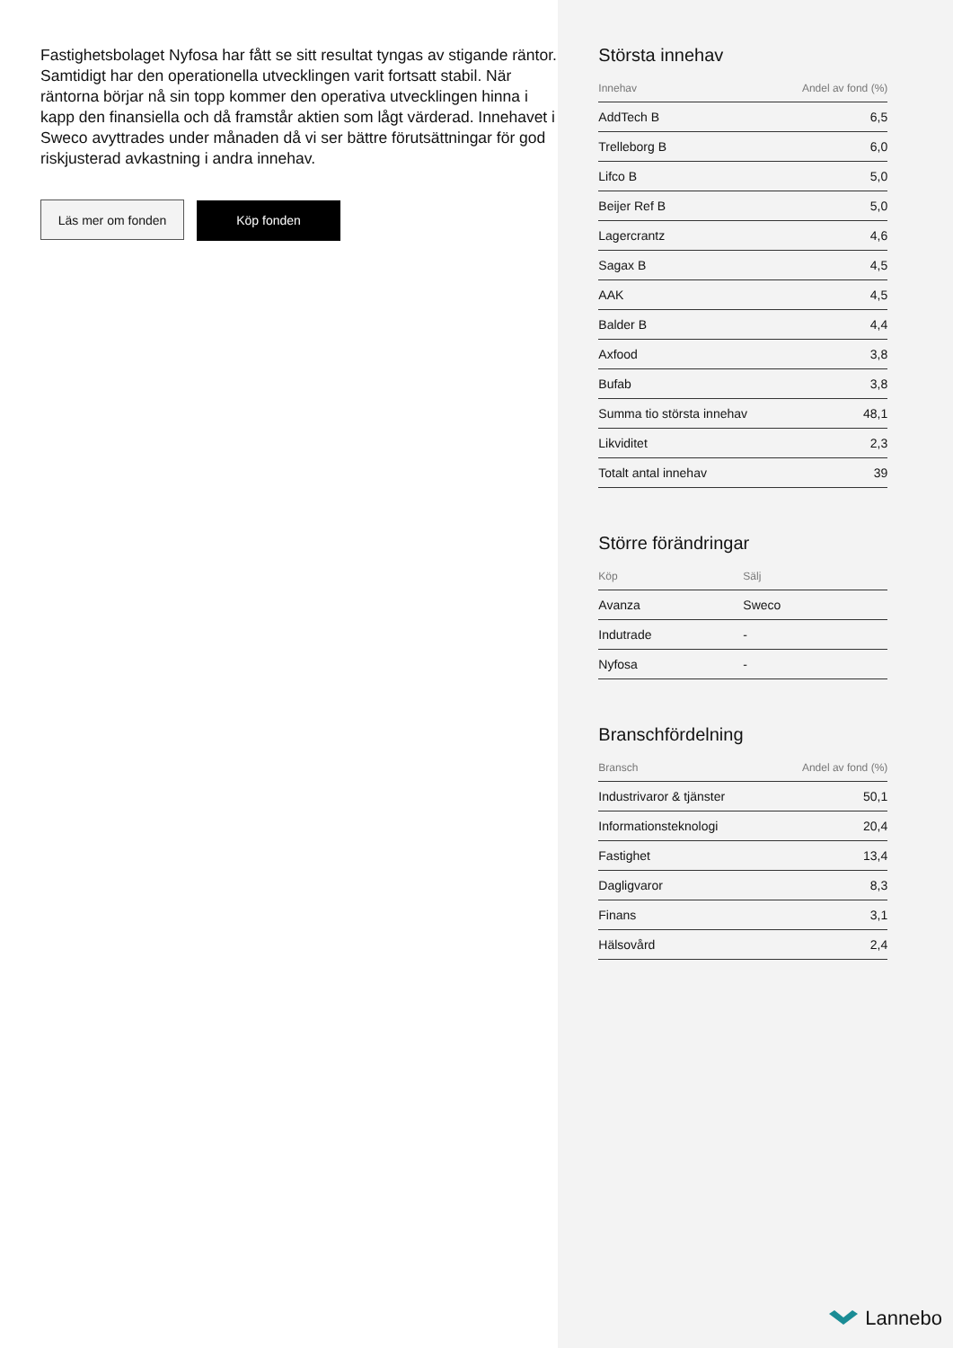Fastighetsbolaget Nyfosa har fått se sitt resultat tyngas av stigande räntor. Samtidigt har den operationella utvecklingen varit fortsatt stabil. När räntorna börjar nå sin topp kommer den operativa utvecklingen hinna i kapp den finansiella och då framstår aktien som lågt värderad. Innehavet i Sweco avyttrades under månaden då vi ser bättre förutsättningar för god riskjusterad avkastning i andra innehav.
Läs mer om fonden Köp fonden
Största innehav
| Innehav | Andel av fond (%) |
| --- | --- |
| AddTech B | 6,5 |
| Trelleborg B | 6,0 |
| Lifco B | 5,0 |
| Beijer Ref B | 5,0 |
| Lagercrantz | 4,6 |
| Sagax B | 4,5 |
| AAK | 4,5 |
| Balder B | 4,4 |
| Axfood | 3,8 |
| Bufab | 3,8 |
| Summa tio största innehav | 48,1 |
| Likviditet | 2,3 |
| Totalt antal innehav | 39 |
Större förändringar
| Köp | Sälj |
| --- | --- |
| Avanza | Sweco |
| Indutrade | - |
| Nyfosa | - |
Branschfördelning
| Bransch | Andel av fond (%) |
| --- | --- |
| Industrivaror & tjänster | 50,1 |
| Informationsteknologi | 20,4 |
| Fastighet | 13,4 |
| Dagligvaror | 8,3 |
| Finans | 3,1 |
| Hälsovård | 2,4 |
Lannebo